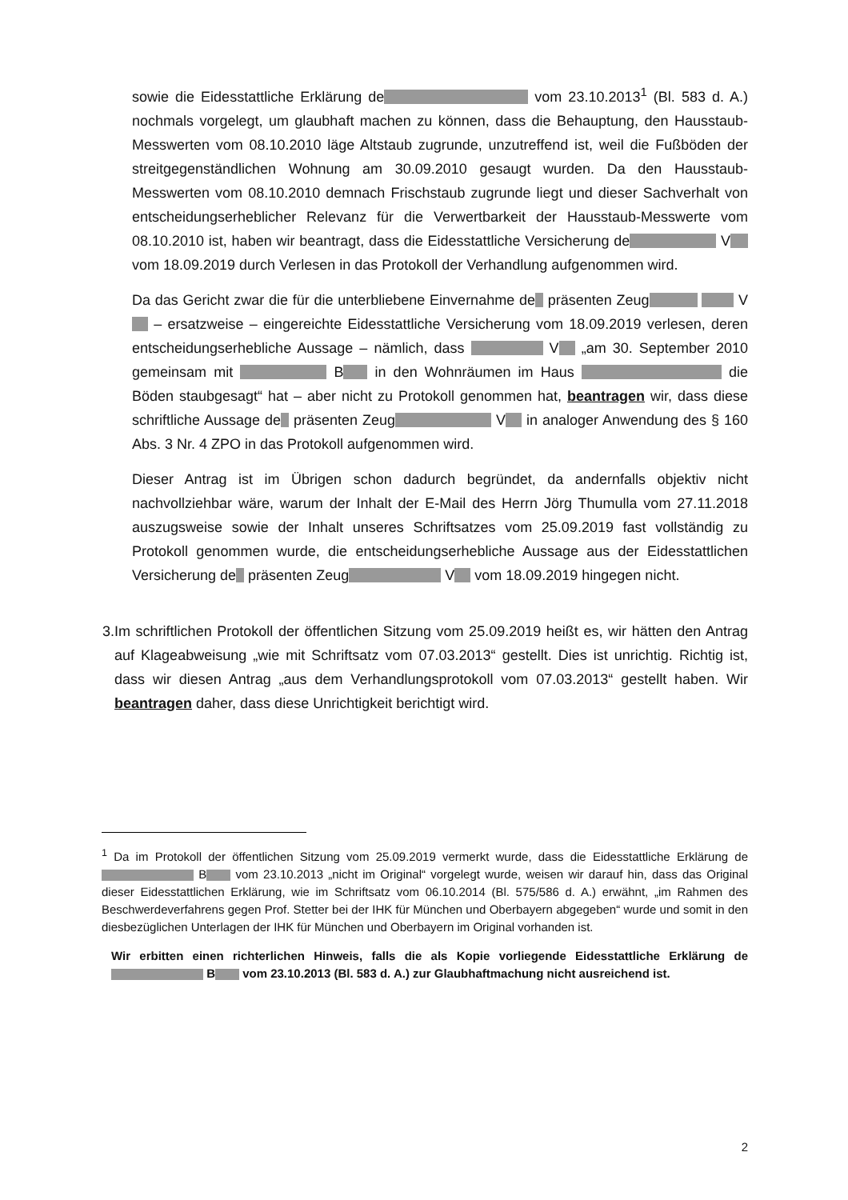sowie die Eidesstattliche Erklärung de vom 23.10.2013<sup>1</sup> (Bl. 583 d. A.) nochmals vorgelegt, um glaubhaft machen zu können, dass die Behauptung, den Hausstaub-Messwerten vom 08.10.2010 läge Altstaub zugrunde, unzutreffend ist, weil die Fußböden der streitgegenständlichen Wohnung am 30.09.2010 gesaugt wurden. Da den Hausstaub-Messwerten vom 08.10.2010 demnach Frischstaub zugrunde liegt und dieser Sachverhalt von entscheidungserheblicher Relevanz für die Verwertbarkeit der Hausstaub-Messwerte vom 08.10.2010 ist, haben wir beantragt, dass die Eidesstattliche Versicherung de V vom 18.09.2019 durch Verlesen in das Protokoll der Verhandlung aufgenommen wird.
Da das Gericht zwar die für die unterbliebene Einvernahme de präsenten Zeug V – ersatzweise – eingereichte Eidesstattliche Versicherung vom 18.09.2019 verlesen, deren entscheidungserhebliche Aussage – nämlich, dass V „am 30. September 2010 gemeinsam mit B in den Wohnräumen im Haus die Böden staubgesagt“ hat – aber nicht zu Protokoll genommen hat, beantragen wir, dass diese schriftliche Aussage de präsenten Zeug V in analoger Anwendung des § 160 Abs. 3 Nr. 4 ZPO in das Protokoll aufgenommen wird.
Dieser Antrag ist im Übrigen schon dadurch begründet, da andernfalls objektiv nicht nachvollziehbar wäre, warum der Inhalt der E-Mail des Herrn Jörg Thumulla vom 27.11.2018 auszugsweise sowie der Inhalt unseres Schriftsatzes vom 25.09.2019 fast vollständig zu Protokoll genommen wurde, die entscheidungserhebliche Aussage aus der Eidesstattlichen Versicherung de präsenten Zeug V vom 18.09.2019 hingegen nicht.
3. Im schriftlichen Protokoll der öffentlichen Sitzung vom 25.09.2019 heißt es, wir hätten den Antrag auf Klageabweisung „wie mit Schriftsatz vom 07.03.2013“ gestellt. Dies ist unrichtig. Richtig ist, dass wir diesen Antrag „aus dem Verhandlungsprotokoll vom 07.03.2013“ gestellt haben. Wir beantragen daher, dass diese Unrichtigkeit berichtigt wird.
<sup>1</sup> Da im Protokoll der öffentlichen Sitzung vom 25.09.2019 vermerkt wurde, dass die Eidesstattliche Erklärung de B vom 23.10.2013 „nicht im Original“ vorgelegt wurde, weisen wir darauf hin, dass das Original dieser Eidesstattlichen Erklärung, wie im Schriftsatz vom 06.10.2014 (Bl. 575/586 d. A.) erwähnt, „im Rahmen des Beschwerdeverfahrens gegen Prof. Stetter bei der IHK für München und Oberbayern abgegeben“ wurde und somit in den diesbezüglichen Unterlagen der IHK für München und Oberbayern im Original vorhanden ist.
Wir erbitten einen richterlichen Hinweis, falls die als Kopie vorliegende Eidesstattliche Erklärung de B vom 23.10.2013 (Bl. 583 d. A.) zur Glaubhaftmachung nicht ausreichend ist.
2